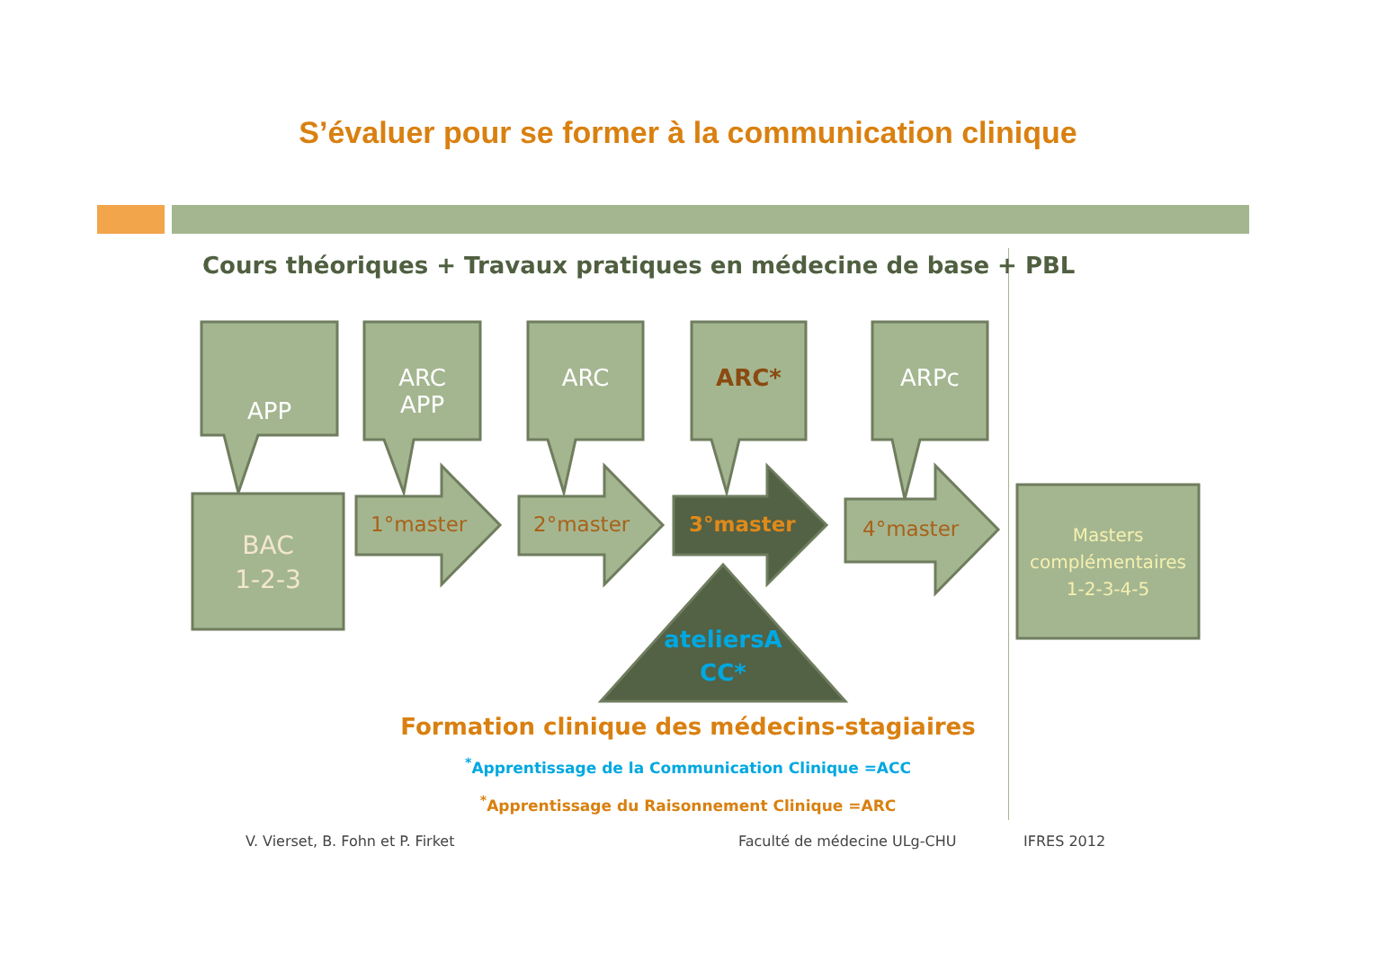S’évaluer pour se former à la communication clinique
Cours théoriques + Travaux pratiques en médecine de base + PBL
APP
ARC
APP
ARC ARC* ARPc
BAC
1-2-3
1°master 2°master 3°master 4°master
Masters
complémentaires
1-2-3-4-5
ateliersA
CC*
Formation clinique des médecins-stagiaires
<sup>*</sup> Apprentissage de la Communication Clinique =ACC
<sup>*</sup> Apprentissage du Raisonnement Clinique =ARC
V. Vierset, B. Fohn et P. Firket
Faculté de médecine ULg-CHU IFRES 2012